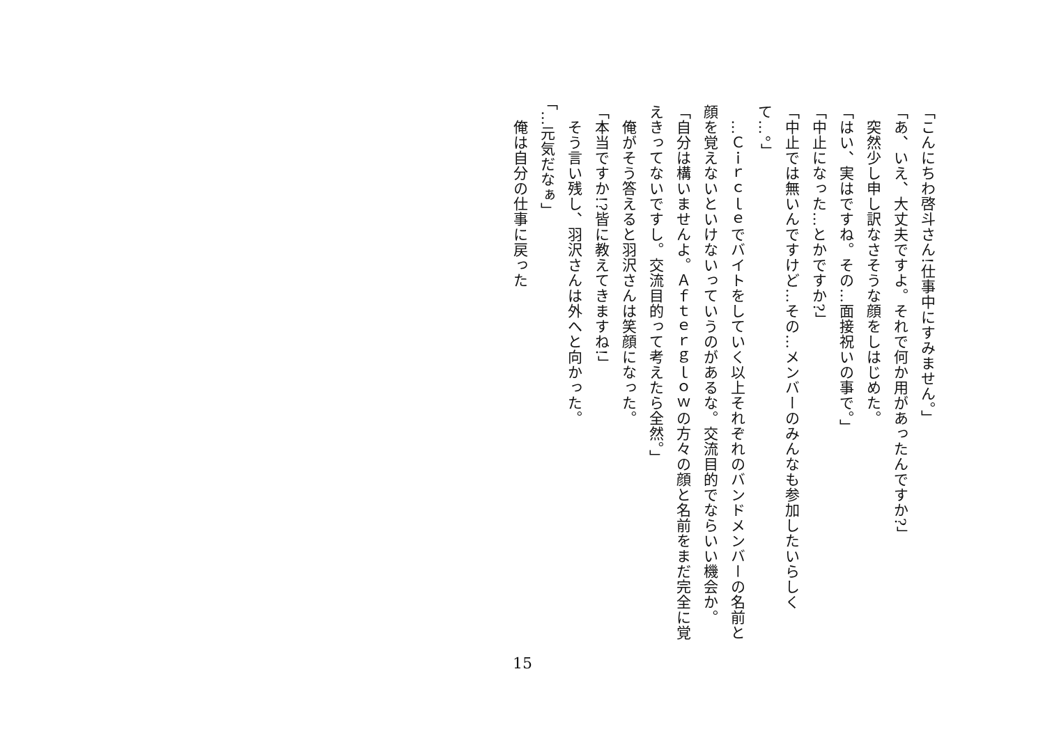「こんにちわ啓斗さん!仕事中にすみません。」
「あ、いえ、大丈夫ですよ。それで何か用があったんですか?」
　突然少し申し訳なさそうな顔をしはじめた。
「はい、実はですね。その…面接祝いの事で。」
「中止になった…とかですか?」
「中止では無いんですけど…その…メンバーのみんなも参加したいらしくて…。」
　…Ｃｉｒｃｌｅでバイトをしていく以上それぞれのバンドメンバーの名前と顔を覚えないといけないっていうのがあるな。交流目的でならいい機会か。
「自分は構いませんよ。Ａｆｔｅｒｇｌｏｗの方々の顔と名前をまだ完全に覚えきってないですし。交流目的って考えたら全然。」
　俺がそう答えると羽沢さんは笑顔になった。
「本当ですか!?皆に教えてきますね!」
　そう言い残し、羽沢さんは外へと向かった。
「…元気だなぁ」
　俺は自分の仕事に戻った
15